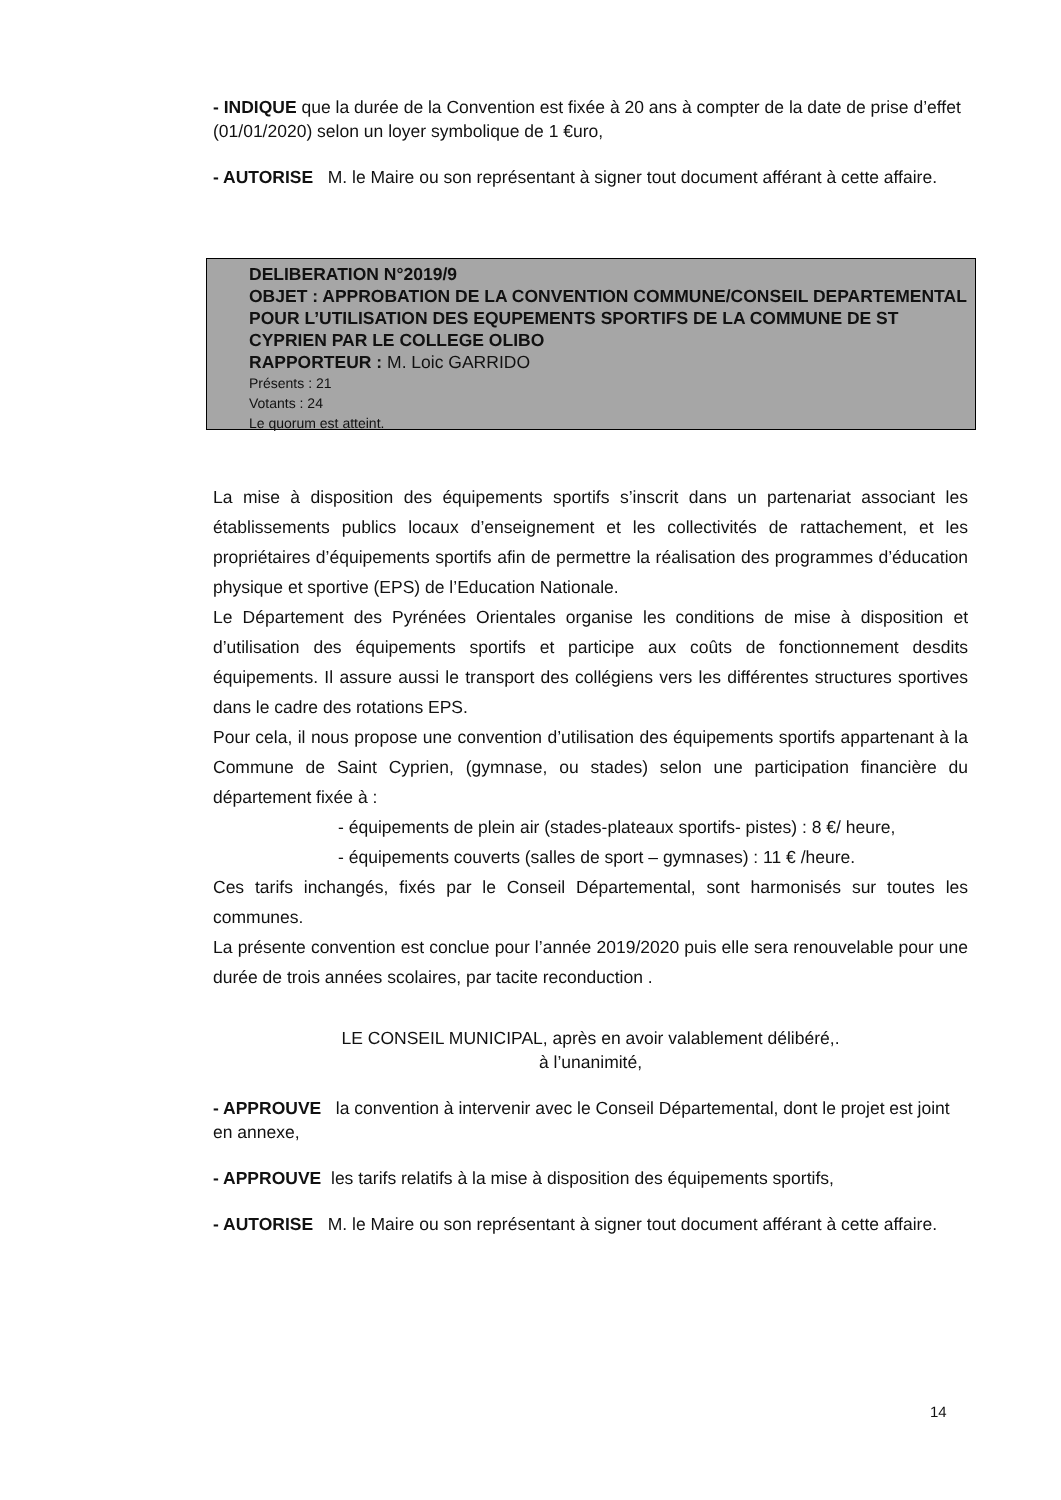- INDIQUE que la durée de la Convention est fixée à 20 ans à compter de la date de prise d’effet (01/01/2020) selon un loyer symbolique de 1 €uro,
- AUTORISE M. le Maire ou son représentant à signer tout document afférant à cette affaire.
DELIBERATION N°2019/9
OBJET : APPROBATION DE LA CONVENTION COMMUNE/CONSEIL DEPARTEMENTAL POUR L’UTILISATION DES EQUPEMENTS SPORTIFS DE LA COMMUNE DE ST CYPRIEN PAR LE COLLEGE OLIBO
RAPPORTEUR : M. Loic GARRIDO
Présents : 21
Votants : 24
Le quorum est atteint.
La mise à disposition des équipements sportifs s’inscrit dans un partenariat associant les établissements publics locaux d’enseignement et les collectivités de rattachement, et les propriétaires d’équipements sportifs afin de permettre la réalisation des programmes d’éducation physique et sportive (EPS) de l’Education Nationale.
Le Département des Pyrénées Orientales organise les conditions de mise à disposition et d’utilisation des équipements sportifs et participe aux coûts de fonctionnement desdits équipements. Il assure aussi le transport des collégiens vers les différentes structures sportives dans le cadre des rotations EPS.
Pour cela, il nous propose une convention d’utilisation des équipements sportifs appartenant à la Commune de Saint Cyprien, (gymnase, ou stades) selon une participation financière du département fixée à :
- équipements de plein air (stades-plateaux sportifs- pistes) : 8 €/ heure,
- équipements couverts (salles de sport – gymnases) : 11 € /heure.
Ces tarifs inchangés, fixés par le Conseil Départemental, sont harmonisés sur toutes les communes.
La présente convention est conclue pour l’année 2019/2020 puis elle sera renouvelable pour une durée de trois années scolaires, par tacite reconduction .
LE CONSEIL MUNICIPAL, après en avoir valablement délibéré,.
à l’unanimité,
- APPROUVE la convention à intervenir avec le Conseil Départemental, dont le projet est joint en annexe,
- APPROUVE les tarifs relatifs à la mise à disposition des équipements sportifs,
- AUTORISE M. le Maire ou son représentant à signer tout document afférant à cette affaire.
14